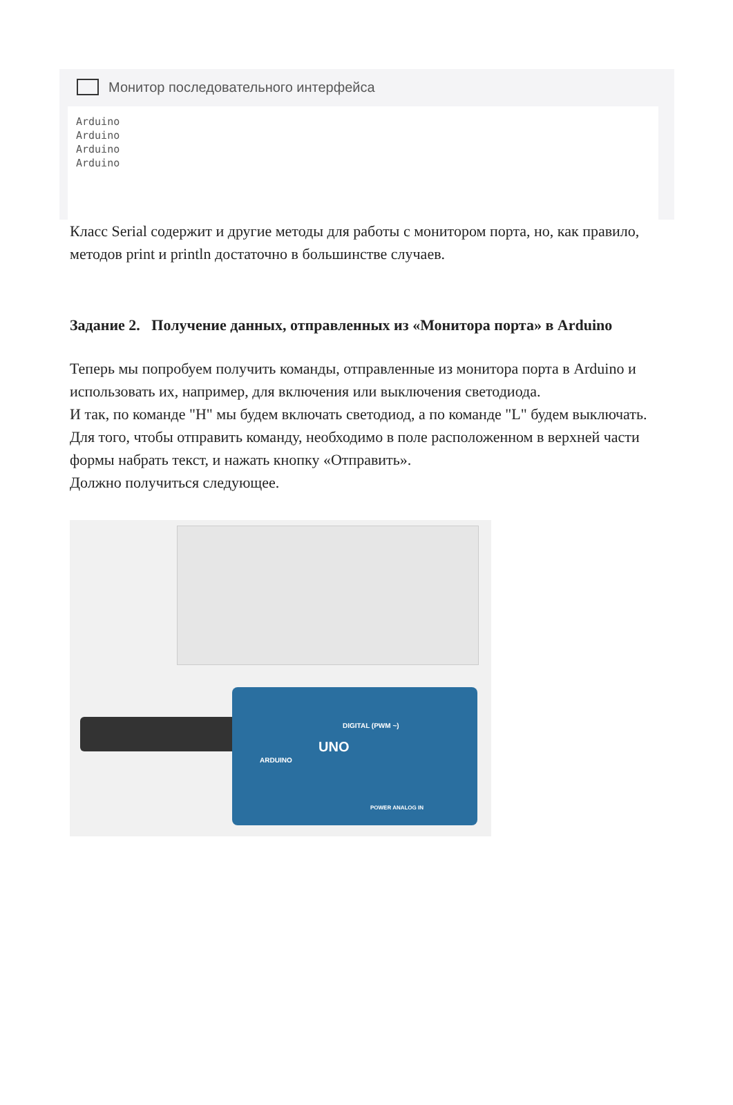Монитор последовательного интерфейса
Arduino
Arduino
Arduino
Arduino
Класс Serial содержит и другие методы для работы с монитором порта, но, как правило, методов print и println достаточно в большинстве случаев.
Задание 2. Получение данных, отправленных из «Монитора порта» в Arduino
Теперь мы попробуем получить команды, отправленные из монитора порта в Arduino и использовать их, например, для включения или выключения светодиода.
И так, по команде "H" мы будем включать светодиод, а по команде "L" будем выключать.
Для того, чтобы отправить команду, необходимо в поле расположенном в верхней части формы набрать текст, и нажать кнопку «Отправить».
Должно получиться следующее.
DIGITAL (PWM ~)
UNO
ARDUINO
POWER ANALOG IN